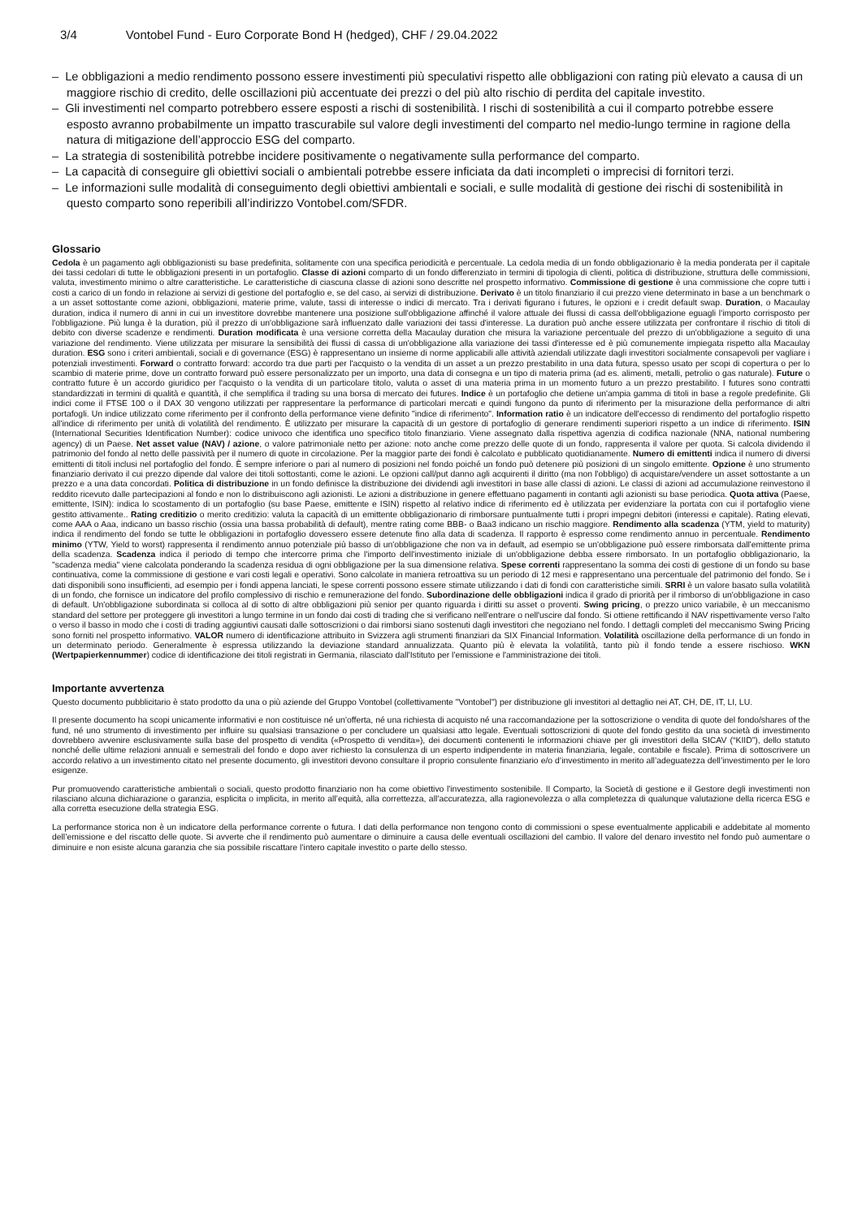3/4 Vontobel Fund - Euro Corporate Bond H (hedged), CHF / 29.04.2022
– Le obbligazioni a medio rendimento possono essere investimenti più speculativi rispetto alle obbligazioni con rating più elevato a causa di un maggiore rischio di credito, delle oscillazioni più accentuate dei prezzi o del più alto rischio di perdita del capitale investito.
– Gli investimenti nel comparto potrebbero essere esposti a rischi di sostenibilità. I rischi di sostenibilità a cui il comparto potrebbe essere esposto avranno probabilmente un impatto trascurabile sul valore degli investimenti del comparto nel medio-lungo termine in ragione della natura di mitigazione dell’approccio ESG del comparto.
– La strategia di sostenibilità potrebbe incidere positivamente o negativamente sulla performance del comparto.
– La capacità di conseguire gli obiettivi sociali o ambientali potrebbe essere inficiata da dati incompleti o imprecisi di fornitori terzi.
– Le informazioni sulle modalità di conseguimento degli obiettivi ambientali e sociali, e sulle modalità di gestione dei rischi di sostenibilità in questo comparto sono reperibili all’indirizzo Vontobel.com/SFDR.
Glossario
Cedola è un pagamento agli obbligazionisti su base predefinita, solitamente con una specifica periodicità e percentuale. La cedola media di un fondo obbligazionario è la media ponderata per il capitale dei tassi cedolari di tutte le obbligazioni presenti in un portafoglio. Classe di azioni comparto di un fondo differenziato in termini di tipologia di clienti, politica di distribuzione, struttura delle commissioni, valuta, investimento minimo o altre caratteristiche. Le caratteristiche di ciascuna classe di azioni sono descritte nel prospetto informativo. Commissione di gestione è una commissione che copre tutti i costi a carico di un fondo in relazione ai servizi di gestione del portafoglio e, se del caso, ai servizi di distribuzione. Derivato è un titolo finanziario il cui prezzo viene determinato in base a un benchmark o a un asset sottostante come azioni, obbligazioni, materie prime, valute, tassi di interesse o indici di mercato. Tra i derivati figurano i futures, le opzioni e i credit default swap. Duration, o Macaulay duration, indica il numero di anni in cui un investitore dovrebbe mantenere una posizione sull'obbligazione affinché il valore attuale dei flussi di cassa dell'obbligazione eguagli l'importo corrisposto per l'obbligazione. Più lunga è la duration, più il prezzo di un'obbligazione sarà influenzato dalle variazioni dei tassi d'interesse. La duration può anche essere utilizzata per confrontare il rischio di titoli di debito con diverse scadenze e rendimenti. Duration modificata è una versione corretta della Macaulay duration che misura la variazione percentuale del prezzo di un'obbligazione a seguito di una variazione del rendimento. Viene utilizzata per misurare la sensibilità dei flussi di cassa di un'obbligazione alla variazione dei tassi d'interesse ed è più comunemente impiegata rispetto alla Macaulay duration. ESG sono i criteri ambientali, sociali e di governance (ESG) è rappresentano un insieme di norme applicabili alle attività aziendali utilizzate dagli investitori socialmente consapevoli per vagliare i potenziali investimenti. Forward o contratto forward: accordo tra due parti per l'acquisto o la vendita di un asset a un prezzo prestabilito in una data futura, spesso usato per scopi di copertura o per lo scambio di materie prime, dove un contratto forward può essere personalizzato per un importo, una data di consegna e un tipo di materia prima (ad es. alimenti, metalli, petrolio o gas naturale). Future o contratto future è un accordo giuridico per l'acquisto o la vendita di un particolare titolo, valuta o asset di una materia prima in un momento futuro a un prezzo prestabilito. I futures sono contratti standardizzati in termini di qualità e quantità, il che semplifica il trading su una borsa di mercato dei futures. Indice è un portafoglio che detiene un'ampia gamma di titoli in base a regole predefinite. Gli indici come il FTSE 100 o il DAX 30 vengono utilizzati per rappresentare la performance di particolari mercati e quindi fungono da punto di riferimento per la misurazione della performance di altri portafogli. Un indice utilizzato come riferimento per il confronto della performance viene definito "indice di riferimento". Information ratio è un indicatore dell'eccesso di rendimento del portafoglio rispetto all'indice di riferimento per unità di volatilità del rendimento. È utilizzato per misurare la capacità di un gestore di portafoglio di generare rendimenti superiori rispetto a un indice di riferimento. ISIN (International Securities Identification Number): codice univoco che identifica uno specifico titolo finanziario. Viene assegnato dalla rispettiva agenzia di codifica nazionale (NNA, national numbering agency) di un Paese. Net asset value (NAV) / azione, o valore patrimoniale netto per azione: noto anche come prezzo delle quote di un fondo, rappresenta il valore per quota. Si calcola dividendo il patrimonio del fondo al netto delle passività per il numero di quote in circolazione. Per la maggior parte dei fondi è calcolato e pubblicato quotidianamente. Numero di emittenti indica il numero di diversi emittenti di titoli inclusi nel portafoglio del fondo. È sempre inferiore o pari al numero di posizioni nel fondo poiché un fondo può detenere più posizioni di un singolo emittente. Opzione è uno strumento finanziario derivato il cui prezzo dipende dal valore dei titoli sottostanti, come le azioni. Le opzioni call/put danno agli acquirenti il diritto (ma non l'obbligo) di acquistare/vendere un asset sottostante a un prezzo e a una data concordati. Politica di distribuzione in un fondo definisce la distribuzione dei dividendi agli investitori in base alle classi di azioni. Le classi di azioni ad accumulazione reinvestono il reddito ricevuto dalle partecipazioni al fondo e non lo distribuiscono agli azionisti. Le azioni a distribuzione in genere effettuano pagamenti in contanti agli azionisti su base periodica. Quota attiva (Paese, emittente, ISIN): indica lo scostamento di un portafoglio (su base Paese, emittente e ISIN) rispetto al relativo indice di riferimento ed è utilizzata per evidenziare la portata con cui il portafoglio viene gestito attivamente.. Rating creditizio o merito creditizio: valuta la capacità di un emittente obbligazionario di rimborsare puntualmente tutti i propri impegni debitori (interessi e capitale). Rating elevati, come AAA o Aaa, indicano un basso rischio (ossia una bassa probabilità di default), mentre rating come BBB- o Baa3 indicano un rischio maggiore. Rendimento alla scadenza (YTM, yield to maturity) indica il rendimento del fondo se tutte le obbligazioni in portafoglio dovessero essere detenute fino alla data di scadenza. Il rapporto è espresso come rendimento annuo in percentuale. Rendimento minimo (YTW, Yield to worst) rappresenta il rendimento annuo potenziale più basso di un'obbligazione che non va in default, ad esempio se un'obbligazione può essere rimborsata dall'emittente prima della scadenza. Scadenza indica il periodo di tempo che intercorre prima che l'importo dell'investimento iniziale di un'obbligazione debba essere rimborsato. In un portafoglio obbligazionario, la "scadenza media" viene calcolata ponderando la scadenza residua di ogni obbligazione per la sua dimensione relativa. Spese correnti rappresentano la somma dei costi di gestione di un fondo su base continuativa, come la commissione di gestione e vari costi legali e operativi. Sono calcolate in maniera retroattiva su un periodo di 12 mesi e rappresentano una percentuale del patrimonio del fondo. Se i dati disponibili sono insufficienti, ad esempio per i fondi appena lanciati, le spese correnti possono essere stimate utilizzando i dati di fondi con caratteristiche simili. SRRI è un valore basato sulla volatilità di un fondo, che fornisce un indicatore del profilo complessivo di rischio e remunerazione del fondo. Subordinazione delle obbligazioni indica il grado di priorità per il rimborso di un'obbligazione in caso di default. Un'obbligazione subordinata si colloca al di sotto di altre obbligazioni più senior per quanto riguarda i diritti su asset o proventi. Swing pricing, o prezzo unico variabile, è un meccanismo standard del settore per proteggere gli investitori a lungo termine in un fondo dai costi di trading che si verificano nell'entrare o nell'uscire dal fondo. Si ottiene rettificando il NAV rispettivamente verso l'alto o verso il basso in modo che i costi di trading aggiuntivi causati dalle sottoscrizioni o dai rimborsi siano sostenuti dagli investitori che negoziano nel fondo. I dettagli completi del meccanismo Swing Pricing sono forniti nel prospetto informativo. VALOR numero di identificazione attribuito in Svizzera agli strumenti finanziari da SIX Financial Information. Volatilità oscillazione della performance di un fondo in un determinato periodo. Generalmente è espressa utilizzando la deviazione standard annualizzata. Quanto più è elevata la volatilità, tanto più il fondo tende a essere rischioso. WKN (Wertpapierkennummer) codice di identificazione dei titoli registrati in Germania, rilasciato dall'Istituto per l'emissione e l'amministrazione dei titoli.
Importante avvertenza
Questo documento pubblicitario è stato prodotto da una o più aziende del Gruppo Vontobel (collettivamente "Vontobel") per distribuzione gli investitori al dettaglio nei AT, CH, DE, IT, LI, LU.
Il presente documento ha scopi unicamente informativi e non costituisce né un’offerta, né una richiesta di acquisto né una raccomandazione per la sottoscrizione o vendita di quote del fondo/shares of the fund, né uno strumento di investimento per influire su qualsiasi transazione o per concludere un qualsiasi atto legale. Eventuali sottoscrizioni di quote del fondo gestito da una società di investimento dovrebbero avvenire esclusivamente sulla base del prospetto di vendita («Prospetto di vendita»), dei documenti contenenti le informazioni chiave per gli investitori della SICAV (“KIID”), dello statuto nonché delle ultime relazioni annuali e semestrali del fondo e dopo aver richiesto la consulenza di un esperto indipendente in materia finanziaria, legale, contabile e fiscale). Prima di sottoscrivere un accordo relativo a un investimento citato nel presente documento, gli investitori devono consultare il proprio consulente finanziario e/o d’investimento in merito all’adeguatezza dell’investimento per le loro esigenze.
Pur promuovendo caratteristiche ambientali o sociali, questo prodotto finanziario non ha come obiettivo l'investimento sostenibile. Il Comparto, la Società di gestione e il Gestore degli investimenti non rilasciano alcuna dichiarazione o garanzia, esplicita o implicita, in merito all’equità, alla correttezza, all’accuratezza, alla ragionevolezza o alla completezza di qualunque valutazione della ricerca ESG e alla corretta esecuzione della strategia ESG.
La performance storica non è un indicatore della performance corrente o futura. I dati della performance non tengono conto di commissioni o spese eventualmente applicabili e addebitate al momento dell’emissione e del riscatto delle quote. Si avverte che il rendimento può aumentare o diminuire a causa delle eventuali oscillazioni del cambio. Il valore del denaro investito nel fondo può aumentare o diminuire e non esiste alcuna garanzia che sia possibile riscattare l’intero capitale investito o parte dello stesso.